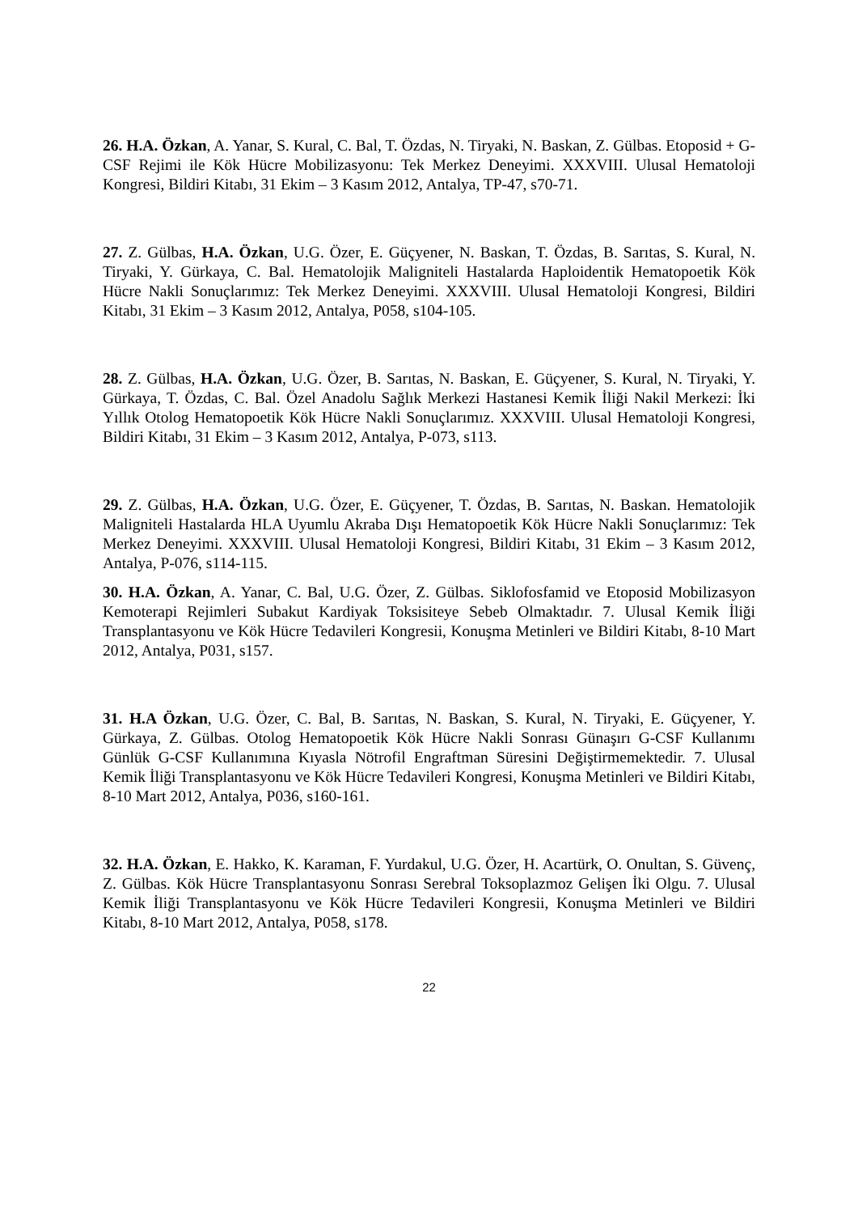26. H.A. Özkan, A. Yanar, S. Kural, C. Bal, T. Özdas, N. Tiryaki, N. Baskan, Z. Gülbas. Etoposid + G-CSF Rejimi ile Kök Hücre Mobilizasyonu: Tek Merkez Deneyimi. XXXVIII. Ulusal Hematoloji Kongresi, Bildiri Kitabı, 31 Ekim – 3 Kasım 2012, Antalya, TP-47, s70-71.
27. Z. Gülbas, H.A. Özkan, U.G. Özer, E. Güçyener, N. Baskan, T. Özdas, B. Sarıtas, S. Kural, N. Tiryaki, Y. Gürkaya, C. Bal. Hematolojik Maligniteli Hastalarda Haploidentik Hematopoetik Kök Hücre Nakli Sonuçlarımız: Tek Merkez Deneyimi. XXXVIII. Ulusal Hematoloji Kongresi, Bildiri Kitabı, 31 Ekim – 3 Kasım 2012, Antalya, P058, s104-105.
28. Z. Gülbas, H.A. Özkan, U.G. Özer, B. Sarıtas, N. Baskan, E. Güçyener, S. Kural, N. Tiryaki, Y. Gürkaya, T. Özdas, C. Bal. Özel Anadolu Sağlık Merkezi Hastanesi Kemik İliği Nakil Merkezi: İki Yıllık Otolog Hematopoetik Kök Hücre Nakli Sonuçlarımız. XXXVIII. Ulusal Hematoloji Kongresi, Bildiri Kitabı, 31 Ekim – 3 Kasım 2012, Antalya, P-073, s113.
29. Z. Gülbas, H.A. Özkan, U.G. Özer, E. Güçyener, T. Özdas, B. Sarıtas, N. Baskan. Hematolojik Maligniteli Hastalarda HLA Uyumlu Akraba Dışı Hematopoetik Kök Hücre Nakli Sonuçlarımız: Tek Merkez Deneyimi. XXXVIII. Ulusal Hematoloji Kongresi, Bildiri Kitabı, 31 Ekim – 3 Kasım 2012, Antalya, P-076, s114-115.
30. H.A. Özkan, A. Yanar, C. Bal, U.G. Özer, Z. Gülbas. Siklofosfamid ve Etoposid Mobilizasyon Kemoterapi Rejimleri Subakut Kardiyak Toksisiteye Sebeb Olmaktadır. 7. Ulusal Kemik İliği Transplantasyonu ve Kök Hücre Tedavileri Kongresii, Konuşma Metinleri ve Bildiri Kitabı, 8-10 Mart 2012, Antalya, P031, s157.
31. H.A Özkan, U.G. Özer, C. Bal, B. Sarıtas, N. Baskan, S. Kural, N. Tiryaki, E. Güçyener, Y. Gürkaya, Z. Gülbas. Otolog Hematopoetik Kök Hücre Nakli Sonrası Günaşırı G-CSF Kullanımı Günlük G-CSF Kullanımına Kıyasla Nötrofil Engraftman Süresini Değiştirmemektedir. 7. Ulusal Kemik İliği Transplantasyonu ve Kök Hücre Tedavileri Kongresi, Konuşma Metinleri ve Bildiri Kitabı, 8-10 Mart 2012, Antalya, P036, s160-161.
32. H.A. Özkan, E. Hakko, K. Karaman, F. Yurdakul, U.G. Özer, H. Acartürk, O. Onultan, S. Güvenç, Z. Gülbas. Kök Hücre Transplantasyonu Sonrası Serebral Toksoplazmoz Gelişen İki Olgu. 7. Ulusal Kemik İliği Transplantasyonu ve Kök Hücre Tedavileri Kongresii, Konuşma Metinleri ve Bildiri Kitabı, 8-10 Mart 2012, Antalya, P058, s178.
22